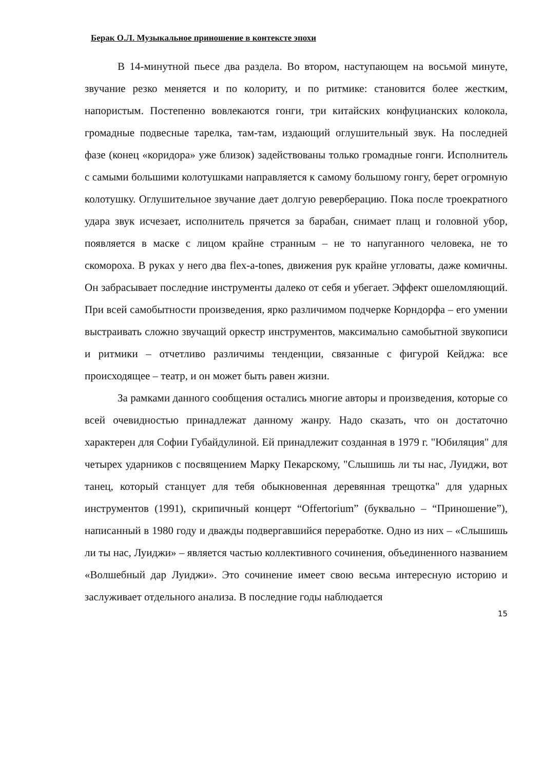Берак О.Л. Музыкальное приношение в контексте эпохи
В 14-минутной пьесе два раздела. Во втором, наступающем на восьмой минуте, звучание резко меняется и по колориту, и по ритмике: становится более жестким, напористым. Постепенно вовлекаются гонги, три китайских конфуцианских колокола, громадные подвесные тарелка, там-там, издающий оглушительный звук. На последней фазе (конец «коридора» уже близок) задействованы только громадные гонги. Исполнитель с самыми большими колотушками направляется к самому большому гонгу, берет огромную колотушку. Оглушительное звучание дает долгую реверберацию. Пока после троекратного удара звук исчезает, исполнитель прячется за барабан, снимает плащ и головной убор, появляется в маске с лицом крайне странным – не то напуганного человека, не то скомороха. В руках у него два flex-a-tones, движения рук крайне угловаты, даже комичны. Он забрасывает последние инструменты далеко от себя и убегает. Эффект ошеломляющий. При всей самобытности произведения, ярко различимом подчерке Корндорфа – его умении выстраивать сложно звучащий оркестр инструментов, максимально самобытной звукописи и ритмики – отчетливо различимы тенденции, связанные с фигурой Кейджа: все происходящее – театр, и он может быть равен жизни.
За рамками данного сообщения остались многие авторы и произведения, которые со всей очевидностью принадлежат данному жанру. Надо сказать, что он достаточно характерен для Софии Губайдулиной. Ей принадлежит созданная в 1979 г. "Юбиляция" для четырех ударников с посвящением Марку Пекарскому, "Слышишь ли ты нас, Луиджи, вот танец, который станцует для тебя обыкновенная деревянная трещотка" для ударных инструментов (1991), скрипичный концерт “Offertorium” (буквально – “Приношение”), написанный в 1980 году и дважды подвергавшийся переработке. Одно из них – «Слышишь ли ты нас, Луиджи» – является частью коллективного сочинения, объединенного названием «Волшебный дар Луиджи». Это сочинение имеет свою весьма интересную историю и заслуживает отдельного анализа. В последние годы наблюдается
15